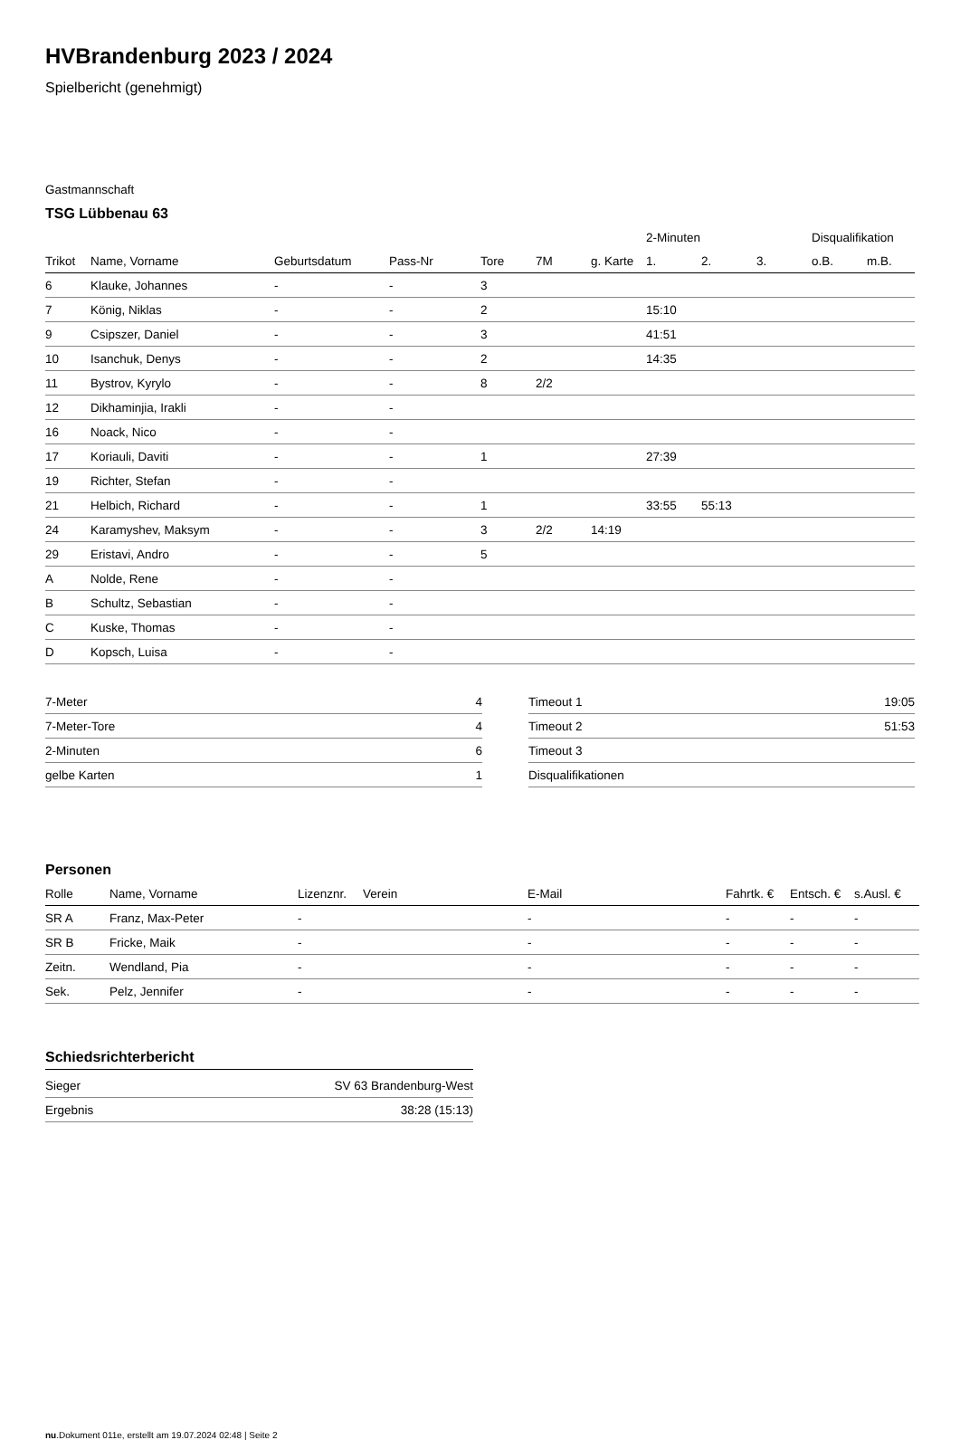HVBrandenburg 2023 / 2024
Spielbericht (genehmigt)
Gastmannschaft
TSG Lübbenau 63
| | | | | | | | 2-Minuten | | | Disqualifikation | |
| Trikot | Name, Vorname | Geburtsdatum | Pass-Nr | Tore | 7M | g. Karte | 1. | 2. | 3. | o.B. | m.B. |
| 6 | Klauke, Johannes | - | - | 3 | | | | | | | |
| 7 | König, Niklas | - | - | 2 | | | 15:10 | | | | |
| 9 | Csipszer, Daniel | - | - | 3 | | | 41:51 | | | | |
| 10 | Isanchuk, Denys | - | - | 2 | | | 14:35 | | | | |
| 11 | Bystrov, Kyrylo | - | - | 8 | 2/2 | | | | | | |
| 12 | Dikhaminjia, Irakli | - | - | | | | | | | | |
| 16 | Noack, Nico | - | - | | | | | | | | |
| 17 | Koriauli, Daviti | - | - | 1 | | | 27:39 | | | | |
| 19 | Richter, Stefan | - | - | | | | | | | | |
| 21 | Helbich, Richard | - | - | 1 | | | 33:55 | 55:13 | | | |
| 24 | Karamyshev, Maksym | - | - | 3 | 2/2 | 14:19 | | | | | |
| 29 | Eristavi, Andro | - | - | 5 | | | | | | | |
| A | Nolde, Rene | - | - | | | | | | | | |
| B | Schultz, Sebastian | - | - | | | | | | | | |
| C | Kuske, Thomas | - | - | | | | | | | | |
| D | Kopsch, Luisa | - | - | | | | | | | | |
| 7-Meter | 4 |
| 7-Meter-Tore | 4 |
| 2-Minuten | 6 |
| gelbe Karten | 1 |
| Timeout 1 | 19:05 |
| Timeout 2 | 51:53 |
| Timeout 3 | |
| Disqualifikationen | |
Personen
| Rolle | Name, Vorname | Lizenznr. | Verein | E-Mail | Fahrtk. € | Entsch. € | s.Ausl. € |
| --- | --- | --- | --- | --- | --- | --- | --- |
| SR A | Franz, Max-Peter | - | | - | - | - | - |
| SR B | Fricke, Maik | - | | - | - | - | - |
| Zeitn. | Wendland, Pia | - | | - | - | - | - |
| Sek. | Pelz, Jennifer | - | | - | - | - | - |
Schiedsrichterbericht
| Sieger | SV 63 Brandenburg-West |
| Ergebnis | 38:28 (15:13) |
nu.Dokument 011e, erstellt am 19.07.2024 02:48 | Seite 2